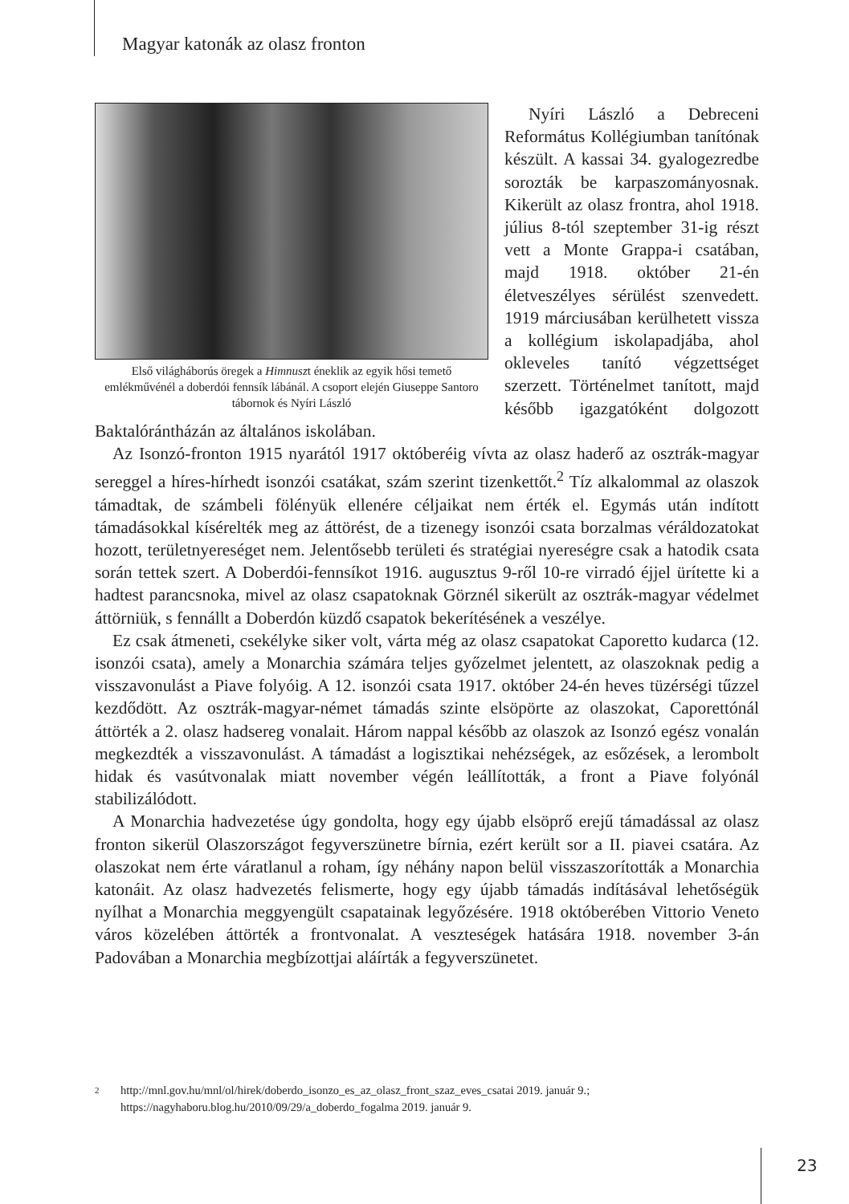Magyar katonák az olasz fronton
Első világháborús öregek a Himnuszt éneklik az egyik hősi temető emlékművénél a doberdói fennsík lábánál. A csoport elején Giuseppe Santoro tábornok és Nyíri László
Nyíri László a Debreceni Református Kollégiumban tanítónak készült. A kassai 34. gyalogezredbe sorozták be karpaszományosnak. Kikerült az olasz frontra, ahol 1918. július 8-tól szeptember 31-ig részt vett a Monte Grappa-i csatában, majd 1918. október 21-én életveszélyes sérülést szenvedett. 1919 márciusában kerülhetett vissza a kollégium iskolapadjába, ahol okleveles tanító végzettséget szerzett. Történelmet tanított, majd később igazgatóként dolgozott Baktalórántházán az általános iskolában.
Az Isonzó-fronton 1915 nyarától 1917 októberéig vívta az olasz haderő az osztrák-magyar sereggel a híres-hírhedt isonzói csatákat, szám szerint tizenkettőt.<sup>2</sup> Tíz alkalommal az olaszok támadtak, de számbeli fölényük ellenére céljaikat nem érték el. Egymás után indított támadásokkal kísérelték meg az áttörést, de a tizenegy isonzói csata borzalmas véráldozatokat hozott, területnyereséget nem. Jelentősebb területi és stratégiai nyereségre csak a hatodik csata során tettek szert. A Doberdói-fennsíkot 1916. augusztus 9-ről 10-re virradó éjjel ürítette ki a hadtest parancsnoka, mivel az olasz csapatoknak Görznél sikerült az osztrák-magyar védelmet áttörniük, s fennállt a Doberdón küzdő csapatok bekerítésének a veszélye.
Ez csak átmeneti, csekélyke siker volt, várta még az olasz csapatokat Caporetto kudarca (12. isonzói csata), amely a Monarchia számára teljes győzelmet jelentett, az olaszoknak pedig a visszavonulást a Piave folyóig. A 12. isonzói csata 1917. október 24-én heves tüzérségi tűzzel kezdődött. Az osztrák-magyar-német támadás szinte elsöpörte az olaszokat, Caporettónál áttörték a 2. olasz hadsereg vonalait. Három nappal később az olaszok az Isonzó egész vonalán megkezdték a visszavonulást. A támadást a logisztikai nehézségek, az esőzések, a lerombolt hidak és vasútvonalak miatt november végén leállították, a front a Piave folyónál stabilizálódott.
A Monarchia hadvezetése úgy gondolta, hogy egy újabb elsöprő erejű támadással az olasz fronton sikerül Olaszországot fegyverszünetre bírnia, ezért került sor a II. piavei csatára. Az olaszokat nem érte váratlanul a roham, így néhány napon belül visszaszorították a Monarchia katonáit. Az olasz hadvezetés felismerte, hogy egy újabb támadás indításával lehetőségük nyílhat a Monarchia meggyengült csapatainak legyőzésére. 1918 októberében Vittorio Veneto város közelében áttörték a frontvonalat. A veszteségek hatására 1918. november 3-án Padovában a Monarchia megbízottjai aláírták a fegyverszünetet.
2
http://mnl.gov.hu/mnl/ol/hirek/doberdo_isonzo_es_az_olasz_front_szaz_eves_csatai 2019. január 9.; https://nagyhaboru.blog.hu/2010/09/29/a_doberdo_fogalma 2019. január 9.
23